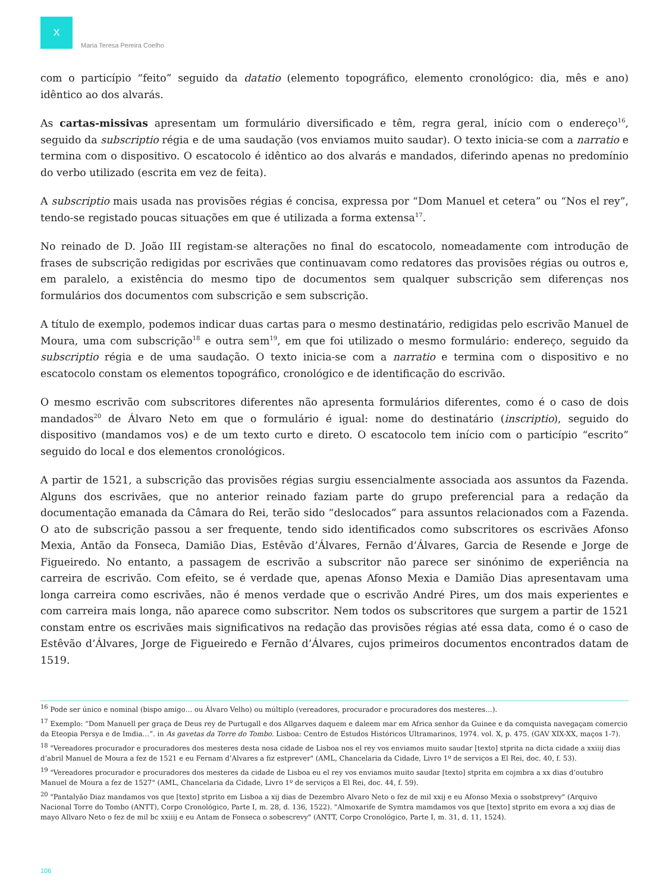X
Maria Teresa Pereira Coelho
com o particípio “feito” seguido da datatio (elemento topográfico, elemento cronológico: dia, mês e ano) idêntico ao dos alvarás.
As cartas-missivas apresentam um formulário diversificado e têm, regra geral, início com o endereço<sup>16</sup>, seguido da subscriptio régia e de uma saudação (vos enviamos muito saudar). O texto inicia-se com a narratio e termina com o dispositivo. O escatocolo é idêntico ao dos alvarás e mandados, diferindo apenas no predomínio do verbo utilizado (escrita em vez de feita).
A subscriptio mais usada nas provisões régias é concisa, expressa por “Dom Manuel et cetera” ou “Nos el rey”, tendo-se registado poucas situações em que é utilizada a forma extensa<sup>17</sup>.
No reinado de D. João III registam-se alterações no final do escatocolo, nomeadamente com introdução de frases de subscrição redigidas por escrivães que continuavam como redatores das provisões régias ou outros e, em paralelo, a existência do mesmo tipo de documentos sem qualquer subscrição sem diferenças nos formulários dos documentos com subscrição e sem subscrição.
A título de exemplo, podemos indicar duas cartas para o mesmo destinatário, redigidas pelo escrivão Manuel de Moura, uma com subscrição<sup>18</sup> e outra sem<sup>19</sup>, em que foi utilizado o mesmo formulário: endereço, seguido da subscriptio régia e de uma saudação. O texto inicia-se com a narratio e termina com o dispositivo e no escatocolo constam os elementos topográfico, cronológico e de identificação do escrivão.
O mesmo escrivão com subscritores diferentes não apresenta formulários diferentes, como é o caso de dois mandados<sup>20</sup> de Álvaro Neto em que o formulário é igual: nome do destinatário (inscriptio), seguido do dispositivo (mandamos vos) e de um texto curto e direto. O escatocolo tem início com o particípio “escrito” seguido do local e dos elementos cronológicos.
A partir de 1521, a subscrição das provisões régias surgiu essencialmente associada aos assuntos da Fazenda. Alguns dos escrivães, que no anterior reinado faziam parte do grupo preferencial para a redação da documentação emanada da Câmara do Rei, terão sido “deslocados” para assuntos relacionados com a Fazenda. O ato de subscrição passou a ser frequente, tendo sido identificados como subscritores os escrivães Afonso Mexia, Antão da Fonseca, Damião Dias, Estêvão d’Álvares, Fernão d’Álvares, Garcia de Resende e Jorge de Figueiredo. No entanto, a passagem de escrivão a subscritor não parece ser sinónimo de experiência na carreira de escrivão. Com efeito, se é verdade que, apenas Afonso Mexia e Damião Dias apresentavam uma longa carreira como escrivães, não é menos verdade que o escrivão André Pires, um dos mais experientes e com carreira mais longa, não aparece como subscritor. Nem todos os subscritores que surgem a partir de 1521 constam entre os escrivães mais significativos na redação das provisões régias até essa data, como é o caso de Estêvão d’Álvares, Jorge de Figueiredo e Fernão d’Álvares, cujos primeiros documentos encontrados datam de 1519.
<sup>16</sup> Pode ser único e nominal (bispo amigo… ou Álvaro Velho) ou múltiplo (vereadores, procurador e procuradores dos mesteres…).
<sup>17</sup> Exemplo: “Dom Manuell per graça de Deus rey de Purtugall e dos Allgarves daquem e daleem mar em Africa senhor da Guinee e da comquista navegaçam comercio da Eteopia Persya e de Imdia…”. in As gavetas da Torre do Tombo. Lisboa: Centro de Estudos Históricos Ultramarinos, 1974. vol. X, p. 475. (GAV XIX-XX, maços 1-7).
<sup>18</sup> "Vereadores procurador e procuradores dos mesteres desta nosa cidade de Lisboa nos el rey vos enviamos muito saudar [texto] stprita na dicta cidade a xxiiij dias d’abril Manuel de Moura a fez de 1521 e eu Fernam d’Alvares a fiz estprever" (AML, Chancelaria da Cidade, Livro 1º de serviços a El Rei, doc. 40, f. 53).
<sup>19</sup> "Vereadores procurador e procuradores dos mesteres da cidade de Lisboa eu el rey vos enviamos muito saudar [texto] stprita em cojmbra a xx dias d’outubro Manuel de Moura a fez de 1527" (AML, Chancelaria da Cidade, Livro 1º de serviços a El Rei, doc. 44, f. 59).
<sup>20</sup> "Pantalyão Diaz mandamos vos que [texto] stprito em Lisboa a xij dias de Dezembro Alvaro Neto o fez de mil xxij e eu Afonso Mexia o ssobstprevy" (Arquivo Nacional Torre do Tombo (ANTT), Corpo Cronológico, Parte I, m. 28, d. 136, 1522). "Almoxarife de Symtra mamdamos vos que [texto] stprito em evora a xxj dias de mayo Allvaro Neto o fez de mil bc xxiiij e eu Antam de Fonseca o sobescrevy" (ANTT, Corpo Cronológico, Parte I, m. 31, d. 11, 1524).
106